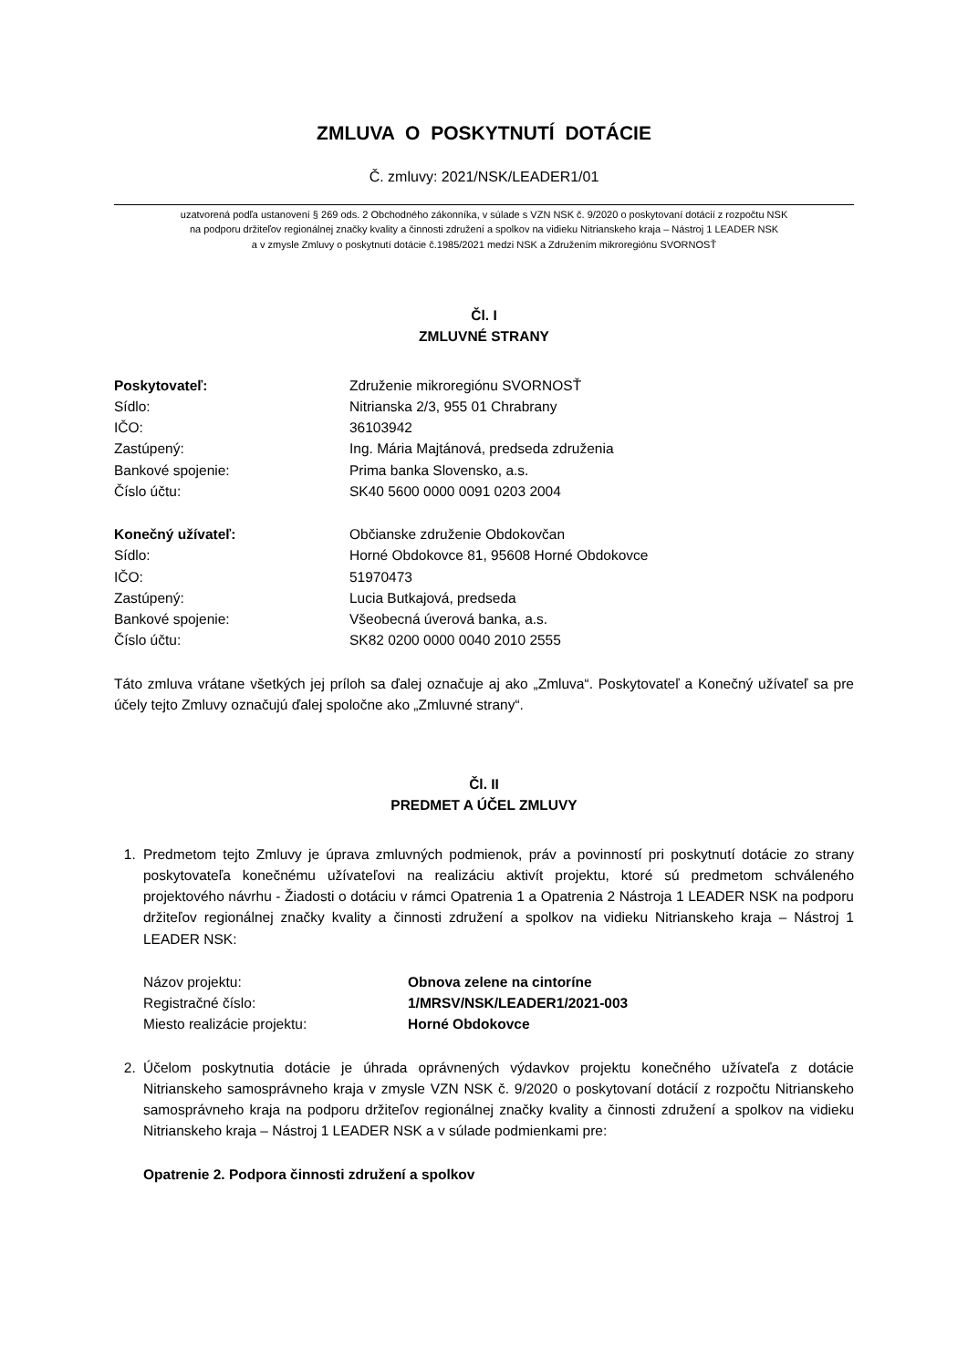ZMLUVA O POSKYTNUTÍ DOTÁCIE
Č. zmluvy: 2021/NSK/LEADER1/01
uzatvorená podľa ustanovení § 269 ods. 2 Obchodného zákonníka, v súlade s VZN NSK č. 9/2020 o poskytovaní dotácií z rozpočtu NSK
na podporu držiteľov regionálnej značky kvality a činnosti združení a spolkov na vidieku Nitrianskeho kraja – Nástroj 1 LEADER NSK
a v zmysle Zmluvy o poskytnutí dotácie č.1985/2021 medzi NSK a Združením mikroregiónu SVORNOSŤ
Čl. I
ZMLUVNÉ STRANY
Poskytovateľ: Združenie mikroregiónu SVORNOSŤ
Sídlo: Nitrianska 2/3, 955 01 Chrabrany
IČO: 36103942
Zastúpený: Ing. Mária Majtánová, predseda združenia
Bankové spojenie: Prima banka Slovensko, a.s.
Číslo účtu: SK40 5600 0000 0091 0203 2004
Konečný užívateľ: Občianske združenie Obdokovčan
Sídlo: Horné Obdokovce 81, 95608 Horné Obdokovce
IČO: 51970473
Zastúpený: Lucia Butkajová, predseda
Bankové spojenie: Všeobecná úverová banka, a.s.
Číslo účtu: SK82 0200 0000 0040 2010 2555
Táto zmluva vrátane všetkých jej príloh sa ďalej označuje aj ako „Zmluva“. Poskytovateľ a Konečný užívateľ sa pre účely tejto Zmluvy označujú ďalej spoločne ako „Zmluvné strany“.
Čl. II
PREDMET A ÚČEL ZMLUVY
1. Predmetom tejto Zmluvy je úprava zmluvných podmienok, práv a povinností pri poskytnutí dotácie zo strany poskytovateľa konečnému užívateľovi na realizáciu aktivít projektu, ktoré sú predmetom schváleného projektového návrhu - Žiadosti o dotáciu v rámci Opatrenia 1 a Opatrenia 2 Nástroja 1 LEADER NSK na podporu držiteľov regionálnej značky kvality a činnosti združení a spolkov na vidieku Nitrianskeho kraja – Nástroj 1 LEADER NSK:
Názov projektu: Obnova zelene na cintoríne
Registračné číslo: 1/MRSV/NSK/LEADER1/2021-003
Miesto realizácie projektu: Horné Obdokovce
2. Účelom poskytnutia dotácie je úhrada oprávnených výdavkov projektu konečného užívateľa z dotácie Nitrianskeho samosprávneho kraja v zmysle VZN NSK č. 9/2020 o poskytovaní dotácií z rozpočtu Nitrianskeho samosprávneho kraja na podporu držiteľov regionálnej značky kvality a činnosti združení a spolkov na vidieku Nitrianskeho kraja – Nástroj 1 LEADER NSK a v súlade podmienkami pre:
Opatrenie 2. Podpora činnosti združení a spolkov